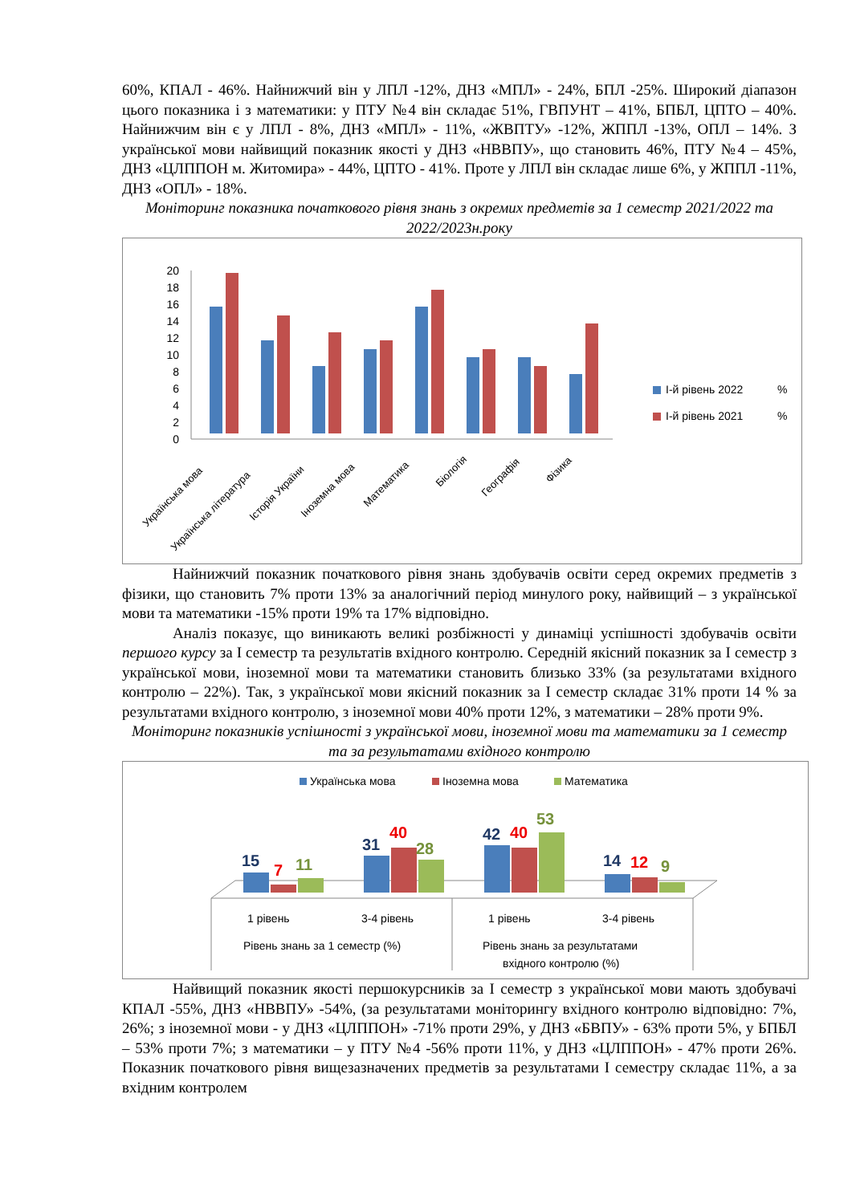60%, КПАЛ - 46%. Найнижчий він у ЛПЛ -12%, ДНЗ «МПЛ» - 24%, БПЛ -25%. Широкий діапазон цього показника і з математики: у ПТУ №4 він складає 51%, ГВПУНТ – 41%, БПБЛ, ЦПТО – 40%. Найнижчим він є у ЛПЛ - 8%, ДНЗ «МПЛ» - 11%, «ЖВПТУ» -12%, ЖППЛ -13%, ОПЛ – 14%. З української мови найвищий показник якості у ДНЗ «НВВПУ», що становить 46%, ПТУ №4 – 45%, ДНЗ «ЦЛППОН м. Житомира» - 44%, ЦПТО - 41%. Проте у ЛПЛ він складає лише 6%, у ЖППЛ -11%, ДНЗ «ОПЛ» - 18%.
Моніторинг показника початкового рівня знань з окремих предметів за 1 семестр 2021/2022 та 2022/2023н.року
0
2
4
6
8
10
12
14
16
18
20
Українська мова
Українська література
Історія України
Іноземна мова
Математика
Біологія
Географія
Фізика
І-й рівень 2022
%
І-й рівень 2021
%
Найнижчий показник початкового рівня знань здобувачів освіти серед окремих предметів з фізики, що становить 7% проти 13% за аналогічний період минулого року, найвищий – з української мови та математики -15% проти 19% та 17% відповідно.
Аналіз показує, що виникають великі розбіжності у динаміці успішності здобувачів освіти першого курсу за І семестр та результатів вхідного контролю. Середній якісний показник за І семестр з української мови, іноземної мови та математики становить близько 33% (за результатами вхідного контролю – 22%). Так, з української мови якісний показник за І семестр складає 31% проти 14 % за результатами вхідного контролю, з іноземної мови 40% проти 12%, з математики – 28% проти 9%.
Моніторинг показників успішності з української мови, іноземної мови та математики за 1 семестр та за результатами вхідного контролю
Українська мова
Іноземна мова
Математика
15
7
11
31
40
28
42
40
53
14
12
9
1 рівень
3-4 рівень
1 рівень
3-4 рівень
Рівень знань за 1 семестр (%)
Рівень знань за результатами
вхідного контролю (%)
Найвищий показник якості першокурсників за І семестр з української мови мають здобувачі КПАЛ -55%, ДНЗ «НВВПУ» -54%, (за результатами моніторингу вхідного контролю відповідно: 7%, 26%; з іноземної мови - у ДНЗ «ЦЛППОН» -71% проти 29%, у ДНЗ «БВПУ» - 63% проти 5%, у БПБЛ – 53% проти 7%; з математики – у ПТУ №4 -56% проти 11%, у ДНЗ «ЦЛППОН» - 47% проти 26%. Показник початкового рівня вищезазначених предметів за результатами І семестру складає 11%, а за вхідним контролем